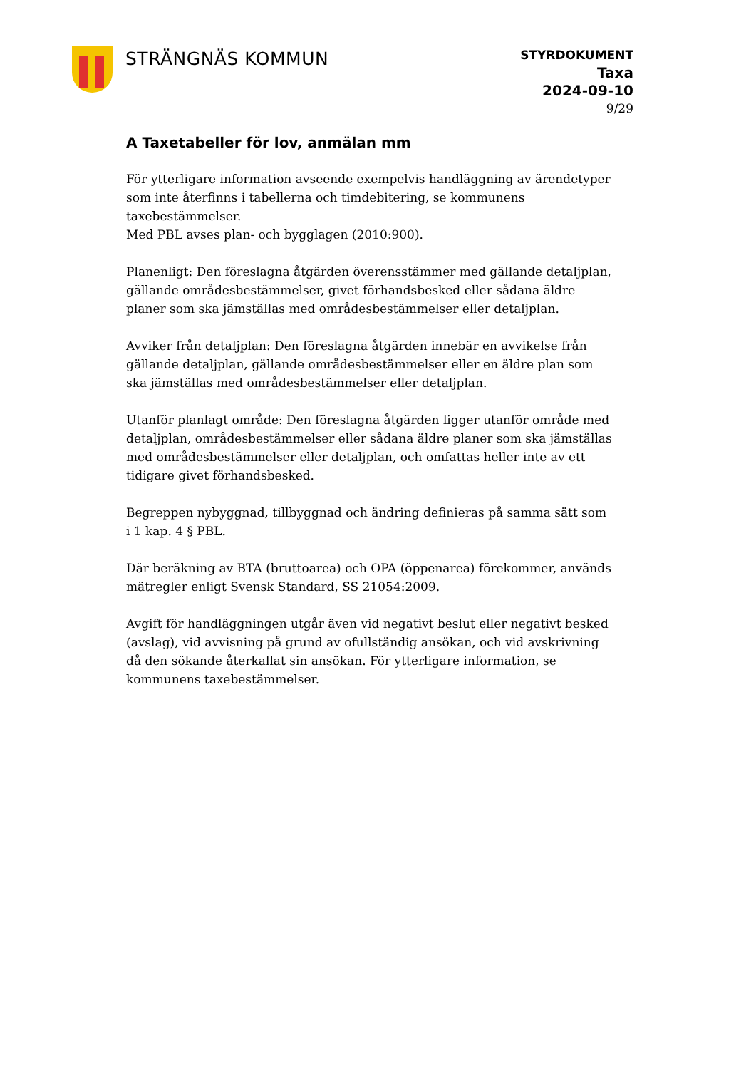STRÄNGNÄS KOMMUN
STYRDOKUMENT
Taxa
2024-09-10
9/29
A Taxetabeller för lov, anmälan mm
För ytterligare information avseende exempelvis handläggning av ärendetyper som inte återfinns i tabellerna och timdebitering, se kommunens taxebestämmelser.
Med PBL avses plan- och bygglagen (2010:900).
Planenligt: Den föreslagna åtgärden överensstämmer med gällande detaljplan, gällande områdesbestämmelser, givet förhandsbesked eller sådana äldre planer som ska jämställas med områdesbestämmelser eller detaljplan.
Avviker från detaljplan: Den föreslagna åtgärden innebär en avvikelse från gällande detaljplan, gällande områdesbestämmelser eller en äldre plan som ska jämställas med områdesbestämmelser eller detaljplan.
Utanför planlagt område: Den föreslagna åtgärden ligger utanför område med detaljplan, områdesbestämmelser eller sådana äldre planer som ska jämställas med områdesbestämmelser eller detaljplan, och omfattas heller inte av ett tidigare givet förhandsbesked.
Begreppen nybyggnad, tillbyggnad och ändring definieras på samma sätt som i 1 kap. 4 § PBL.
Där beräkning av BTA (bruttoarea) och OPA (öppenarea) förekommer, används mätregler enligt Svensk Standard, SS 21054:2009.
Avgift för handläggningen utgår även vid negativt beslut eller negativt besked (avslag), vid avvisning på grund av ofullständig ansökan, och vid avskrivning då den sökande återkallat sin ansökan. För ytterligare information, se kommunens taxebestämmelser.